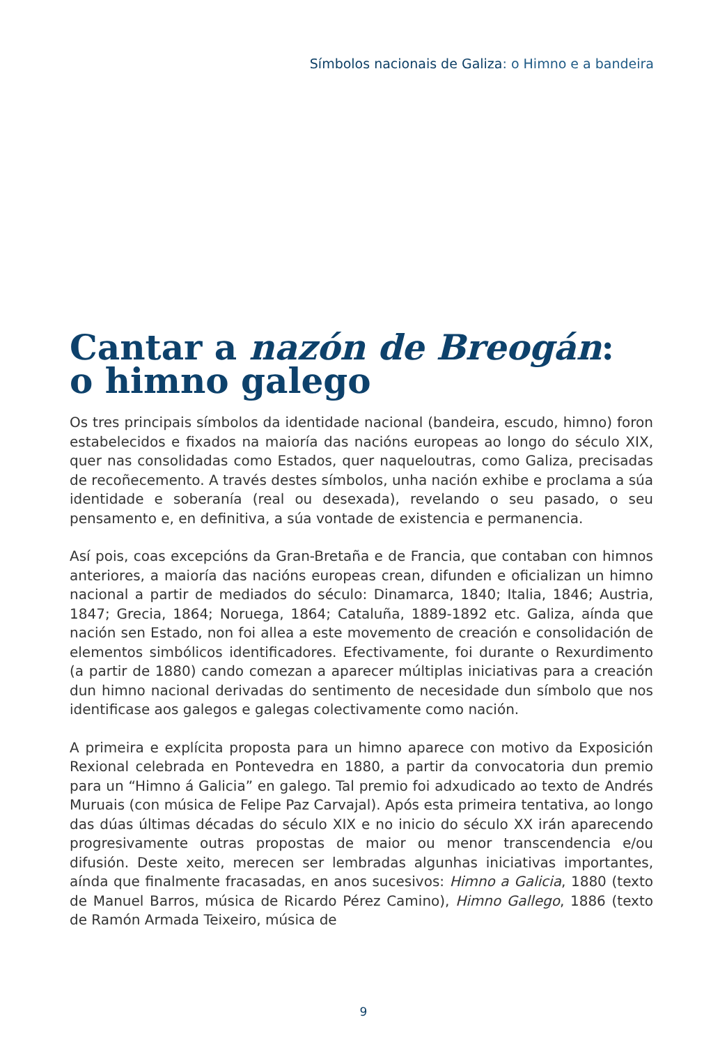Símbolos nacionais de Galiza: o Himno e a bandeira
Cantar a nazón de Breogán:
o himno galego
Os tres principais símbolos da identidade nacional (bandeira, escudo, himno) foron estabelecidos e fixados na maioría das nacións europeas ao longo do século XIX, quer nas consolidadas como Estados, quer naqueloutras, como Galiza, precisadas de recoñecemento. A través destes símbolos, unha nación exhibe e proclama a súa identidade e soberanía (real ou desexada), revelando o seu pasado, o seu pensamento e, en definitiva, a súa vontade de existencia e permanencia.
Así pois, coas excepcións da Gran-Bretaña e de Francia, que contaban con himnos anteriores, a maioría das nacións europeas crean, difunden e oficializan un himno nacional a partir de mediados do século: Dinamarca, 1840; Italia, 1846; Austria, 1847; Grecia, 1864; Noruega, 1864; Cataluña, 1889-1892 etc. Galiza, aínda que nación sen Estado, non foi allea a este movemento de creación e consolidación de elementos simbólicos identificadores. Efectivamente, foi durante o Rexurdimento (a partir de 1880) cando comezan a aparecer múltiplas iniciativas para a creación dun himno nacional derivadas do sentimento de necesidade dun símbolo que nos identificase aos galegos e galegas colectivamente como nación.
A primeira e explícita proposta para un himno aparece con motivo da Exposición Rexional celebrada en Pontevedra en 1880, a partir da convocatoria dun premio para un “Himno á Galicia” en galego. Tal premio foi adxudicado ao texto de Andrés Muruais (con música de Felipe Paz Carvajal). Após esta primeira tentativa, ao longo das dúas últimas décadas do século XIX e no inicio do século XX irán aparecendo progresivamente outras propostas de maior ou menor transcendencia e/ou difusión. Deste xeito, merecen ser lembradas algunhas iniciativas importantes, aínda que finalmente fracasadas, en anos sucesivos: Himno a Galicia, 1880 (texto de Manuel Barros, música de Ricardo Pérez Camino), Himno Gallego, 1886 (texto de Ramón Armada Teixeiro, música de
9